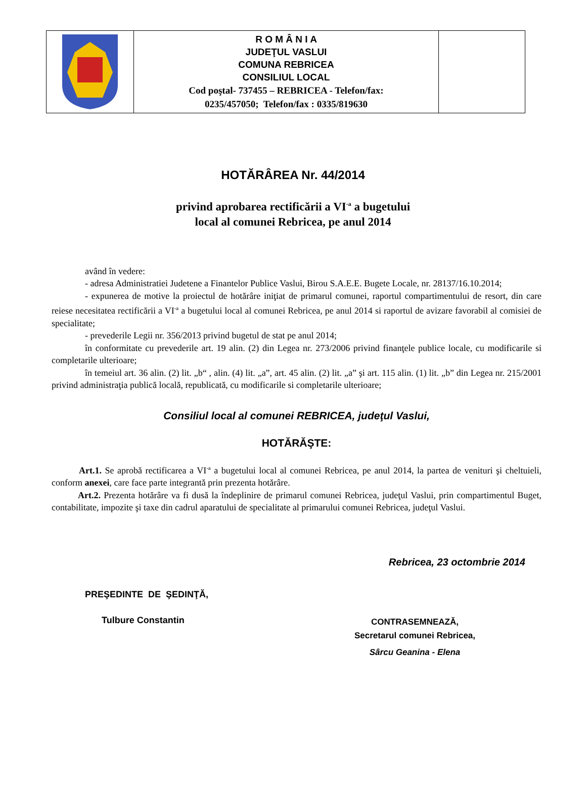| | R O M Â N I A JUDEŢUL VASLUI COMUNA REBRICEA CONSILIUL LOCAL Cod poştal- 737455 – REBRICEA - Telefon/fax: 0235/457050; Telefon/fax : 0335/819630 | |
HOTĂRÂREA Nr. 44/2014
privind aprobarea rectificării a VI<sup>-a</sup> a bugetului
local al comunei Rebricea, pe anul 2014
având în vedere:
- adresa Administratiei Judetene a Finantelor Publice Vaslui, Birou S.A.E.E. Bugete Locale, nr. 28137/16.10.2014;
- expunerea de motive la proiectul de hotărâre iniţiat de primarul comunei, raportul compartimentului de resort, din care reiese necesitatea rectificării a VI<sup>-a</sup> a bugetului local al comunei Rebricea, pe anul 2014 si raportul de avizare favorabil al comisiei de specialitate;
- prevederile Legii nr. 356/2013 privind bugetul de stat pe anul 2014;
în conformitate cu prevederile art. 19 alin. (2) din Legea nr. 273/2006 privind finanţele publice locale, cu modificarile si completarile ulterioare;
în temeiul art. 36 alin. (2) lit. „b“ , alin. (4) lit. „a”, art. 45 alin. (2) lit. „a” şi art. 115 alin. (1) lit. „b” din Legea nr. 215/2001 privind administraţia publică locală, republicată, cu modificarile si completarile ulterioare;
Consiliul local al comunei REBRICEA, judeţul Vaslui,
HOTĂRĂŞTE:
Art.1. Se aprobă rectificarea a VI<sup>-a</sup> a bugetului local al comunei Rebricea, pe anul 2014, la partea de venituri şi cheltuieli, conform anexei, care face parte integrantă prin prezenta hotărâre.
Art.2. Prezenta hotărâre va fi dusă la îndeplinire de primarul comunei Rebricea, judeţul Vaslui, prin compartimentul Buget, contabilitate, impozite şi taxe din cadrul aparatului de specialitate al primarului comunei Rebricea, judeţul Vaslui.
Rebricea, 23 octombrie 2014
PREŞEDINTE DE ŞEDINŢĂ,
Tulbure Constantin
CONTRASEMNEAZĂ,
Secretarul comunei Rebricea,
Sârcu Geanina - Elena